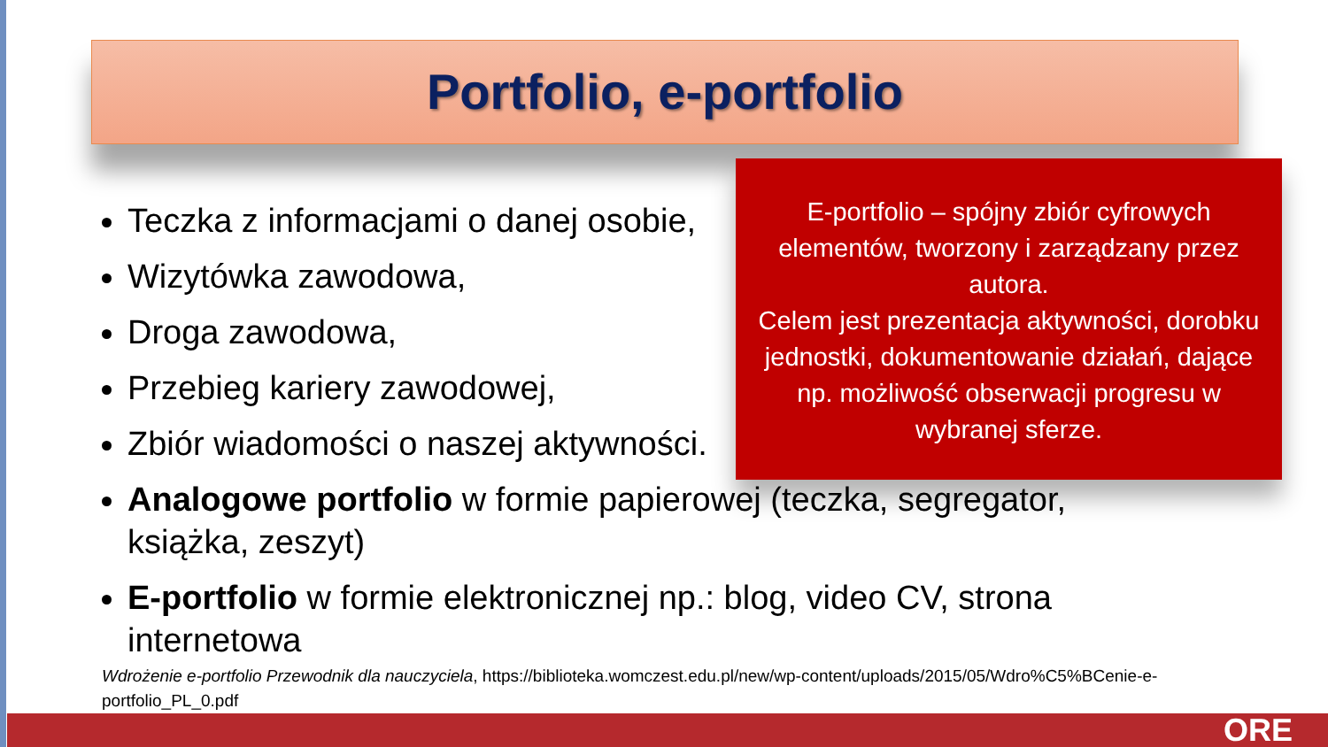Portfolio, e-portfolio
Teczka z informacjami o danej osobie,
Wizytówka zawodowa,
Droga zawodowa,
Przebieg kariery zawodowej,
Zbiór wiadomości o naszej aktywności.
Analogowe portfolio w formie papierowej (teczka, segregator, książka, zeszyt)
E-portfolio w formie elektronicznej np.: blog, video CV, strona internetowa
E-portfolio – spójny zbiór cyfrowych elementów, tworzony i zarządzany przez autora.
Celem jest prezentacja aktywności, dorobku jednostki, dokumentowanie działań, dające np. możliwość obserwacji progresu w wybranej sferze.
Wdrożenie e-portfolio Przewodnik dla nauczyciela, https://biblioteka.womczest.edu.pl/new/wp-content/uploads/2015/05/Wdro%C5%BCenie-e-portfolio_PL_0.pdf
ORE